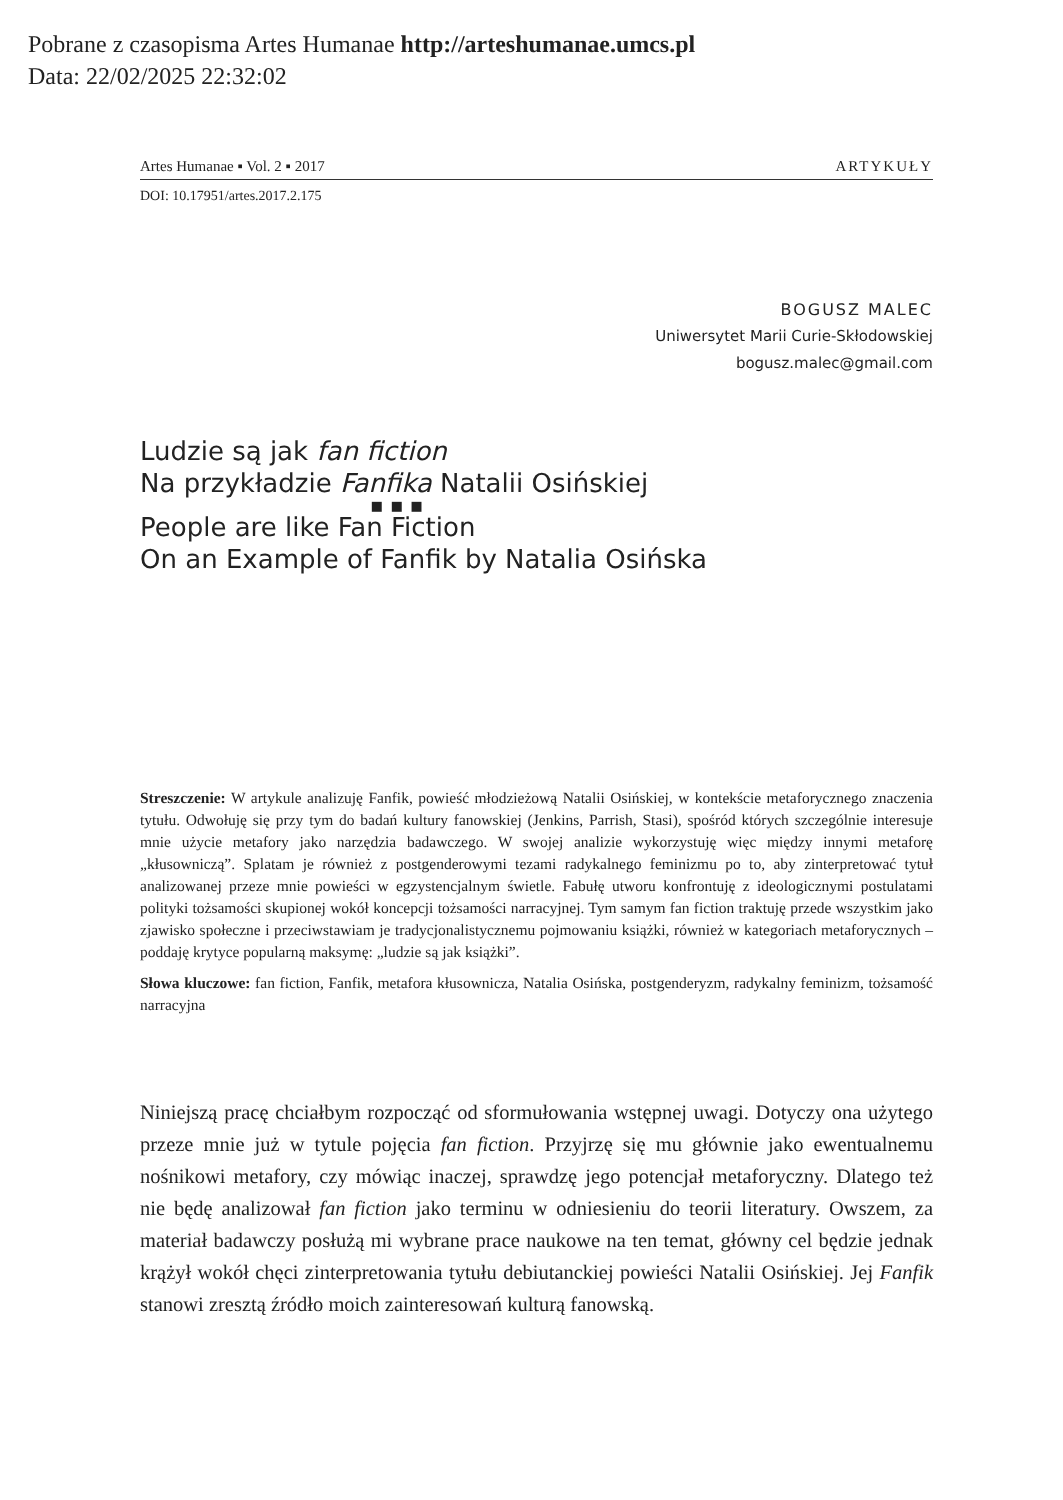Pobrane z czasopisma Artes Humanae http://arteshumanae.umcs.pl
Data: 22/02/2025 22:32:02
Artes Humanae ▪ Vol. 2 ▪ 2017 ARTYKUŁY
DOI: 10.17951/artes.2017.2.175
BOGUSZ MALEC
Uniwersytet Marii Curie-Skłodowskiej
bogusz.malec@gmail.com
Ludzie są jak fan fiction
Na przykładzie Fanfika Natalii Osińskiej
▪ ▪ ▪
People are like Fan Fiction
On an Example of Fanfik by Natalia Osińska
Streszczenie: W artykule analizuję Fanfik, powieść młodzieżową Natalii Osińskiej, w kontekście metaforycznego znaczenia tytułu. Odwołuję się przy tym do badań kultury fanowskiej (Jenkins, Parrish, Stasi), spośród których szczególnie interesuje mnie użycie metafory jako narzędzia badawczego. W swojej analizie wykorzystuję więc między innymi metaforę „kłusowniczą”. Splatam je również z postgenderowymi tezami radykalnego feminizmu po to, aby zinterpretować tytuł analizowanej przeze mnie powieści w egzystencjalnym świetle. Fabułę utworu konfrontuję z ideologicznymi postulatami polityki tożsamości skupionej wokół koncepcji tożsamości narracyjnej. Tym samym fan fiction traktuję przede wszystkim jako zjawisko społeczne i przeciwstawiam je tradycjonalistycznemu pojmowaniu książki, również w kategoriach metaforycznych – poddaję krytyce popularną maksymę: „ludzie są jak książki”.
Słowa kluczowe: fan fiction, Fanfik, metafora kłusownicza, Natalia Osińska, postgenderyzm, radykalny feminizm, tożsamość narracyjna
Niniejszą pracę chciałbym rozpocząć od sformułowania wstępnej uwagi. Dotyczy ona użytego przeze mnie już w tytule pojęcia fan fiction. Przyjrzę się mu głównie jako ewentualnemu nośnikowi metafory, czy mówiąc inaczej, sprawdzę jego potencjał metaforyczny. Dlatego też nie będę analizował fan fiction jako terminu w odniesieniu do teorii literatury. Owszem, za materiał badawczy posłużą mi wybrane prace naukowe na ten temat, główny cel będzie jednak krążył wokół chęci zinterpretowania tytułu debiutanckiej powieści Natalii Osińskiej. Jej Fanfik stanowi zresztą źródło moich zainteresowań kulturą fanowską.